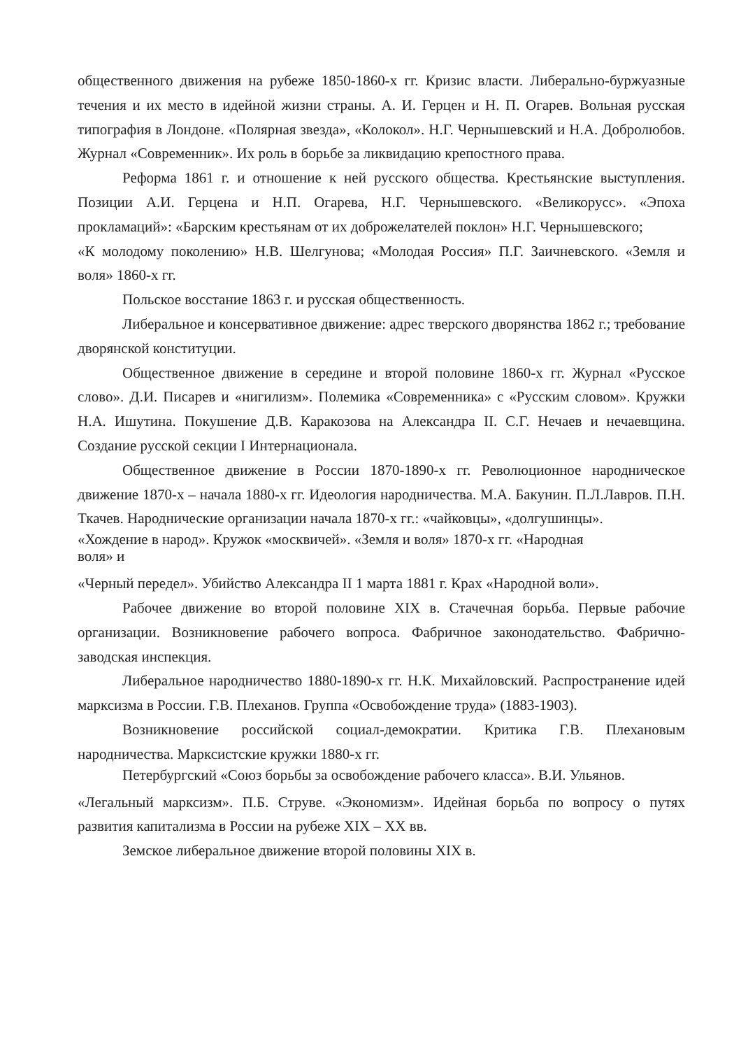общественного движения на рубеже 1850-1860-х гг. Кризис власти. Либерально-буржуазные течения и их место в идейной жизни страны. А. И. Герцен и Н. П. Огарев. Вольная русская типография в Лондоне. «Полярная звезда», «Колокол». Н.Г. Чернышевский и Н.А. Добролюбов. Журнал «Современник». Их роль в борьбе за ликвидацию крепостного права.
Реформа 1861 г. и отношение к ней русского общества. Крестьянские выступления. Позиции А.И. Герцена и Н.П. Огарева, Н.Г. Чернышевского. «Великорусс». «Эпоха прокламаций»: «Барским крестьянам от их доброжелателей поклон» Н.Г. Чернышевского;
«К молодому поколению» Н.В. Шелгунова; «Молодая Россия» П.Г. Заичневского. «Земля и воля» 1860-х гг.
Польское восстание 1863 г. и русская общественность.
Либеральное и консервативное движение: адрес тверского дворянства 1862 г.; требование дворянской конституции.
Общественное движение в середине и второй половине 1860-х гг. Журнал «Русское слово». Д.И. Писарев и «нигилизм». Полемика «Современника» с «Русским словом». Кружки Н.А. Ишутина. Покушение Д.В. Каракозова на Александра II. С.Г. Нечаев и нечаевщина. Создание русской секции I Интернационала.
Общественное движение в России 1870-1890-х гг. Революционное народническое движение 1870-х – начала 1880-х гг. Идеология народничества. М.А. Бакунин. П.Л.Лавров. П.Н. Ткачев. Народнические организации начала 1870-х гг.: «чайковцы», «долгушинцы».
«Хождение в народ». Кружок «москвичей». «Земля и воля» 1870-х гг. «Народная
воля» и
«Черный передел». Убийство Александра II 1 марта 1881 г. Крах «Народной воли».
Рабочее движение во второй половине XIX в. Стачечная борьба. Первые рабочие организации. Возникновение рабочего вопроса. Фабричное законодательство. Фабрично- заводская инспекция.
Либеральное народничество 1880-1890-х гг. Н.К. Михайловский. Распространение идей марксизма в России. Г.В. Плеханов. Группа «Освобождение труда» (1883-1903).
Возникновение российской социал-демократии. Критика Г.В. Плехановым народничества. Марксистские кружки 1880-х гг.
Петербургский «Союз борьбы за освобождение рабочего класса». В.И. Ульянов.
«Легальный марксизм». П.Б. Струве. «Экономизм». Идейная борьба по вопросу о путях развития капитализма в России на рубеже XIX – XX вв.
Земское либеральное движение второй половины XIX в.